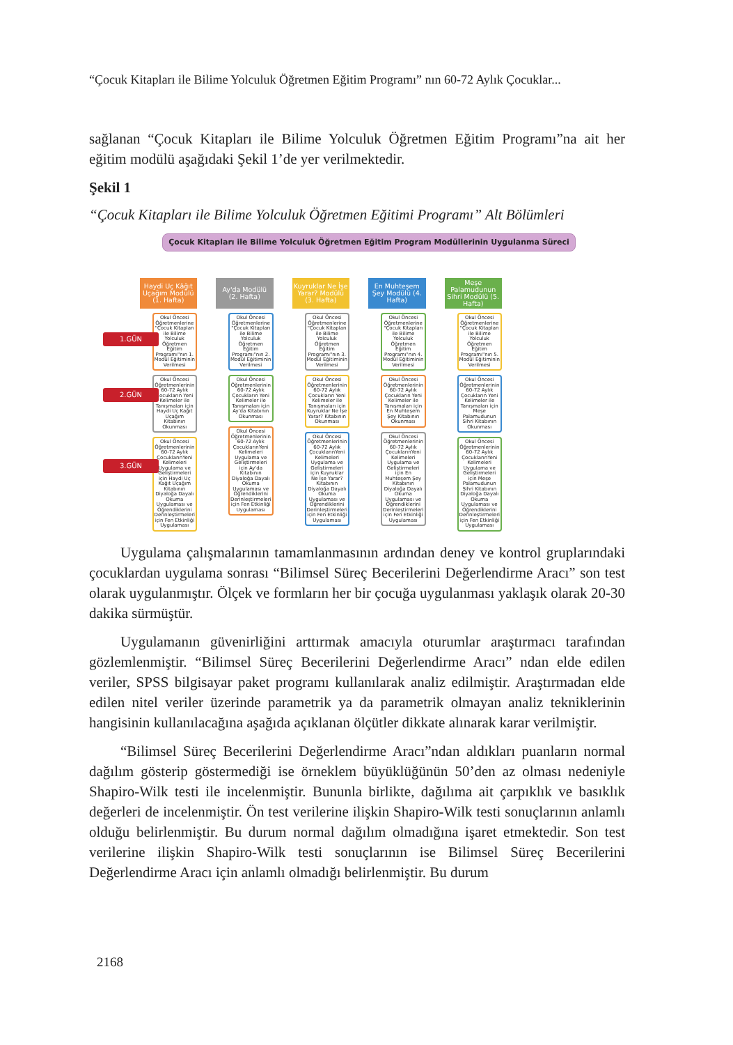“Çocuk Kitapları ile Bilime Yolculuk Öğretmen Eğitim Programı” nın 60-72 Aylık Çocuklar...
sağlanan “Çocuk Kitapları ile Bilime Yolculuk Öğretmen Eğitim Programı”na ait her eğitim modülü aşağıdaki Şekil 1’de yer verilmektedir.
Şekil 1
“Çocuk Kitapları ile Bilime Yolculuk Öğretmen Eğitimi Programı” Alt Bölümleri
Çocuk Kitapları ile Bilime Yolculuk Öğretmen Eğitim Program Modüllerinin Uygulanma Süreci
1.GÜN
2.GÜN
3.GÜN
Haydi Uç Kâğıt Uçağım Modülü (1. Hafta)
Okul Öncesi Öğretmenlerine "Çocuk Kitapları ile Bilime Yolculuk Öğretmen Eğitim Programı"nın 1. Modül Eğitiminin Verilmesi
Okul Öncesi Öğretmenlerinin 60-72 Aylık Çocukların Yeni Kelimeler ile Tanışmaları için Haydi Uç Kağıt Uçağım Kitabının Okunması
Okul Öncesi Öğretmenlerinin 60-72 Aylık ÇocuklarınYeni Kelimeleri Uygulama ve Geliştirmeleri için Haydi Uç Kağıt Uçağım Kitabının Diyaloğa Dayalı Okuma Uygulaması ve Öğrendiklerini Derinleştirmeleri için Fen Etkinliği Uygulaması
Ay'da Modülü (2. Hafta)
Okul Öncesi Öğretmenlerine "Çocuk Kitapları ile Bilime Yolculuk Öğretmen Eğitim Programı"nın 2. Modül Eğitiminin Verilmesi
Okul Öncesi Öğretmenlerinin 60-72 Aylık Çocukların Yeni Kelimeler ile Tanışmaları için Ay'da Kitabının Okunması
Okul Öncesi Öğretmenlerinin 60-72 Aylık ÇocuklarınYeni Kelimeleri Uygulama ve Geliştirmeleri için Ay'da Kitabının Diyaloğa Dayalı Okuma Uygulaması ve Öğrendiklerini Derinleştirmeleri için Fen Etkinliği Uygulaması
Kuyruklar Ne İşe Yarar? Modülü (3. Hafta)
Okul Öncesi Öğretmenlerine "Çocuk Kitapları ile Bilime Yolculuk Öğretmen Eğitim Programı"nın 3. Modül Eğitiminin Verilmesi
Okul Öncesi Öğretmenlerinin 60-72 Aylık Çocukların Yeni Kelimeler ile Tanışmaları için Kuyruklar Ne İşe Yarar? Kitabının Okunması
Okul Öncesi Öğretmenlerinin 60-72 Aylık ÇocuklarınYeni Kelimeleri Uygulama ve Geliştirmeleri için Kuyruklar Ne İşe Yarar? Kitabının Diyaloğa Dayalı Okuma Uygulaması ve Öğrendiklerini Derinleştirmeleri için Fen Etkinliği Uygulaması
En Muhteşem Şey Modülü (4. Hafta)
Okul Öncesi Öğretmenlerine "Çocuk Kitapları ile Bilime Yolculuk Öğretmen Eğitim Programı"nın 4. Modül Eğitiminin Verilmesi
Okul Öncesi Öğretmenlerinin 60-72 Aylık Çocukların Yeni Kelimeler ile Tanışmaları için En Muhteşem Şey Kitabının Okunması
Okul Öncesi Öğretmenlerinin 60-72 Aylık ÇocuklarınYeni Kelimeleri Uygulama ve Geliştirmeleri için En Muhteşem Şey Kitabının Diyaloğa Dayalı Okuma Uygulaması ve Öğrendiklerini Derinleştirmeleri için Fen Etkinliği Uygulaması
Meşe Palamudunun Sihri Modülü (5. Hafta)
Okul Öncesi Öğretmenlerine "Çocuk Kitapları ile Bilime Yolculuk Öğretmen Eğitim Programı"nın 5. Modül Eğitiminin Verilmesi
Okul Öncesi Öğretmenlerinin 60-72 Aylık Çocukların Yeni Kelimeler ile Tanışmaları için Meşe Palamudunun Sihri Kitabının Okunması
Okul Öncesi Öğretmenlerinin 60-72 Aylık ÇocuklarınYeni Kelimeleri Uygulama ve Geliştirmeleri için Meşe Palamudunun Sihri Kitabının Diyaloğa Dayalı Okuma Uygulaması ve Öğrendiklerini Derinleştirmeleri için Fen Etkinliği Uygulaması
Uygulama çalışmalarının tamamlanmasının ardından deney ve kontrol grupla­rındaki çocuklardan uygulama sonrası “Bilimsel Süreç Becerilerini Değerlendirme Aracı” son test olarak uygulanmıştır. Ölçek ve formların her bir çocuğa uygulanması yaklaşık olarak 20-30 dakika sürmüştür.
Uygulamanın güvenirliğini arttırmak amacıyla oturumlar araştırmacı tarafından gözlemlenmiştir. “Bilimsel Süreç Becerilerini Değerlendirme Aracı” ndan elde edilen veriler, SPSS bilgisayar paket programı kullanılarak analiz edilmiştir. Araştırmadan elde edilen nitel veriler üzerinde parametrik ya da parametrik olmayan analiz teknik­lerinin hangisinin kullanılacağına aşağıda açıklanan ölçütler dikkate alınarak karar verilmiştir.
“Bilimsel Süreç Becerilerini Değerlendirme Aracı”ndan aldıkları puanların nor­mal dağılım gösterip göstermediği ise örneklem büyüklüğünün 50’den az olması ne­deniyle Shapiro-Wilk testi ile incelenmiştir. Bununla birlikte, dağılıma ait çarpıklık ve basıklık değerleri de incelenmiştir. Ön test verilerine ilişkin Shapiro-Wilk testi so­nuçlarının anlamlı olduğu belirlenmiştir. Bu durum normal dağılım olmadığına işaret etmektedir. Son test verilerine ilişkin Shapiro-Wilk testi sonuçlarının ise Bilimsel Sü­reç Becerilerini Değerlendirme Aracı için anlamlı olmadığı belirlenmiştir. Bu durum
2168